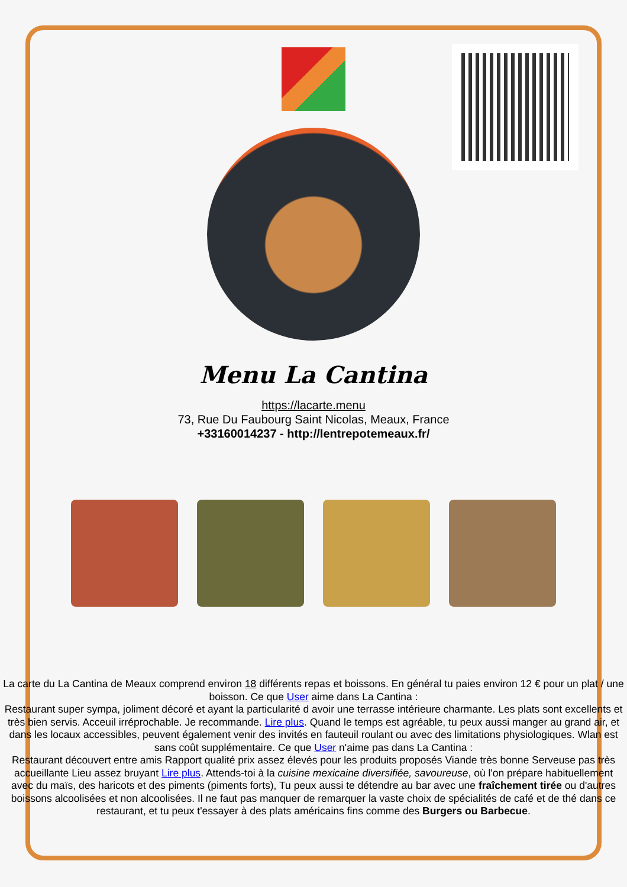Menu La Cantina
https://lacarte.menu
73, Rue Du Faubourg Saint Nicolas, Meaux, France
+33160014237 - http://lentrepotemeaux.fr/
La carte du La Cantina de Meaux comprend environ 18 différents repas et boissons. En général tu paies environ 12 € pour un plat / une boisson. Ce que User aime dans La Cantina :
Restaurant super sympa, joliment décoré et ayant la particularité d avoir une terrasse intérieure charmante. Les plats sont excellents et très bien servis. Acceuil irréprochable. Je recommande. Lire plus. Quand le temps est agréable, tu peux aussi manger au grand air, et dans les locaux accessibles, peuvent également venir des invités en fauteuil roulant ou avec des limitations physiologiques. Wlan est sans coût supplémentaire. Ce que User n'aime pas dans La Cantina :
Restaurant découvert entre amis Rapport qualité prix assez élevés pour les produits proposés Viande très bonne Serveuse pas très accueillante Lieu assez bruyant Lire plus. Attends-toi à la cuisine mexicaine diversifiée, savoureuse, où l'on prépare habituellement avec du maïs, des haricots et des piments (piments forts), Tu peux aussi te détendre au bar avec une fraîchement tirée ou d'autres boissons alcoolisées et non alcoolisées. Il ne faut pas manquer de remarquer la vaste choix de spécialités de café et de thé dans ce restaurant, et tu peux t'essayer à des plats américains fins comme des Burgers ou Barbecue.